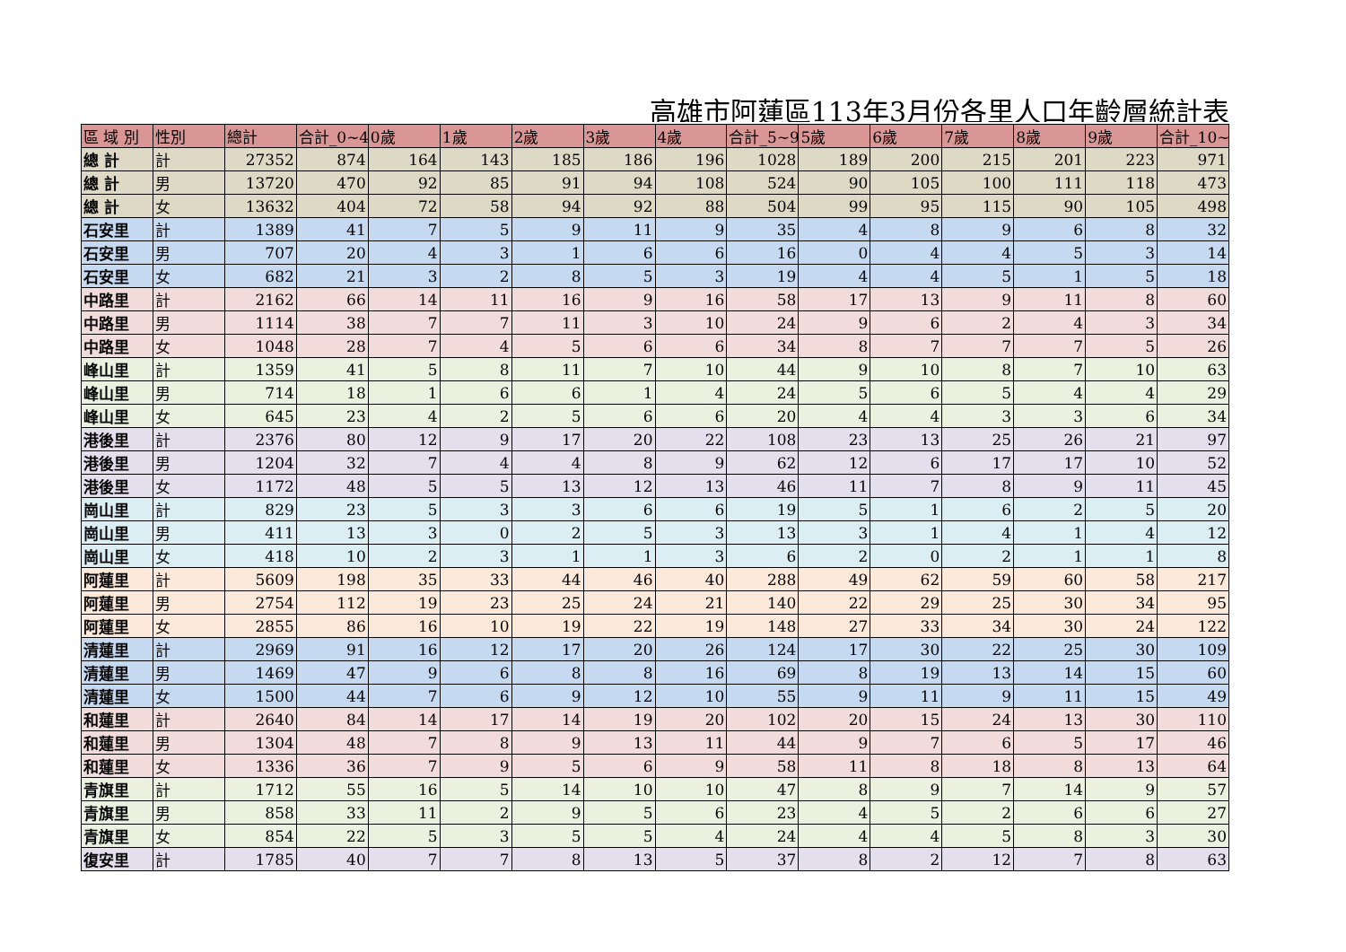高雄市阿蓮區113年3月份各里人口年齡層統計表
| 區 域 別 | 性別 | 總計 | 合計_0~4 | 0歲 | 1歲 | 2歲 | 3歲 | 4歲 | 合計_5~9 | 5歲 | 6歲 | 7歲 | 8歲 | 9歲 | 合計_10~ |
| --- | --- | --- | --- | --- | --- | --- | --- | --- | --- | --- | --- | --- | --- | --- | --- |
| 總 計 | 計 | 27352 | 874 | 164 | 143 | 185 | 186 | 196 | 1028 | 189 | 200 | 215 | 201 | 223 | 971 |
| 總 計 | 男 | 13720 | 470 | 92 | 85 | 91 | 94 | 108 | 524 | 90 | 105 | 100 | 111 | 118 | 473 |
| 總 計 | 女 | 13632 | 404 | 72 | 58 | 94 | 92 | 88 | 504 | 99 | 95 | 115 | 90 | 105 | 498 |
| 石安里 | 計 | 1389 | 41 | 7 | 5 | 9 | 11 | 9 | 35 | 4 | 8 | 9 | 6 | 8 | 32 |
| 石安里 | 男 | 707 | 20 | 4 | 3 | 1 | 6 | 6 | 16 | 0 | 4 | 4 | 5 | 3 | 14 |
| 石安里 | 女 | 682 | 21 | 3 | 2 | 8 | 5 | 3 | 19 | 4 | 4 | 5 | 1 | 5 | 18 |
| 中路里 | 計 | 2162 | 66 | 14 | 11 | 16 | 9 | 16 | 58 | 17 | 13 | 9 | 11 | 8 | 60 |
| 中路里 | 男 | 1114 | 38 | 7 | 7 | 11 | 3 | 10 | 24 | 9 | 6 | 2 | 4 | 3 | 34 |
| 中路里 | 女 | 1048 | 28 | 7 | 4 | 5 | 6 | 6 | 34 | 8 | 7 | 7 | 7 | 5 | 26 |
| 峰山里 | 計 | 1359 | 41 | 5 | 8 | 11 | 7 | 10 | 44 | 9 | 10 | 8 | 7 | 10 | 63 |
| 峰山里 | 男 | 714 | 18 | 1 | 6 | 6 | 1 | 4 | 24 | 5 | 6 | 5 | 4 | 4 | 29 |
| 峰山里 | 女 | 645 | 23 | 4 | 2 | 5 | 6 | 6 | 20 | 4 | 4 | 3 | 3 | 6 | 34 |
| 港後里 | 計 | 2376 | 80 | 12 | 9 | 17 | 20 | 22 | 108 | 23 | 13 | 25 | 26 | 21 | 97 |
| 港後里 | 男 | 1204 | 32 | 7 | 4 | 4 | 8 | 9 | 62 | 12 | 6 | 17 | 17 | 10 | 52 |
| 港後里 | 女 | 1172 | 48 | 5 | 5 | 13 | 12 | 13 | 46 | 11 | 7 | 8 | 9 | 11 | 45 |
| 崗山里 | 計 | 829 | 23 | 5 | 3 | 3 | 6 | 6 | 19 | 5 | 1 | 6 | 2 | 5 | 20 |
| 崗山里 | 男 | 411 | 13 | 3 | 0 | 2 | 5 | 3 | 13 | 3 | 1 | 4 | 1 | 4 | 12 |
| 崗山里 | 女 | 418 | 10 | 2 | 3 | 1 | 1 | 3 | 6 | 2 | 0 | 2 | 1 | 1 | 8 |
| 阿蓮里 | 計 | 5609 | 198 | 35 | 33 | 44 | 46 | 40 | 288 | 49 | 62 | 59 | 60 | 58 | 217 |
| 阿蓮里 | 男 | 2754 | 112 | 19 | 23 | 25 | 24 | 21 | 140 | 22 | 29 | 25 | 30 | 34 | 95 |
| 阿蓮里 | 女 | 2855 | 86 | 16 | 10 | 19 | 22 | 19 | 148 | 27 | 33 | 34 | 30 | 24 | 122 |
| 清蓮里 | 計 | 2969 | 91 | 16 | 12 | 17 | 20 | 26 | 124 | 17 | 30 | 22 | 25 | 30 | 109 |
| 清蓮里 | 男 | 1469 | 47 | 9 | 6 | 8 | 8 | 16 | 69 | 8 | 19 | 13 | 14 | 15 | 60 |
| 清蓮里 | 女 | 1500 | 44 | 7 | 6 | 9 | 12 | 10 | 55 | 9 | 11 | 9 | 11 | 15 | 49 |
| 和蓮里 | 計 | 2640 | 84 | 14 | 17 | 14 | 19 | 20 | 102 | 20 | 15 | 24 | 13 | 30 | 110 |
| 和蓮里 | 男 | 1304 | 48 | 7 | 8 | 9 | 13 | 11 | 44 | 9 | 7 | 6 | 5 | 17 | 46 |
| 和蓮里 | 女 | 1336 | 36 | 7 | 9 | 5 | 6 | 9 | 58 | 11 | 8 | 18 | 8 | 13 | 64 |
| 青旗里 | 計 | 1712 | 55 | 16 | 5 | 14 | 10 | 10 | 47 | 8 | 9 | 7 | 14 | 9 | 57 |
| 青旗里 | 男 | 858 | 33 | 11 | 2 | 9 | 5 | 6 | 23 | 4 | 5 | 2 | 6 | 6 | 27 |
| 青旗里 | 女 | 854 | 22 | 5 | 3 | 5 | 5 | 4 | 24 | 4 | 4 | 5 | 8 | 3 | 30 |
| 復安里 | 計 | 1785 | 40 | 7 | 7 | 8 | 13 | 5 | 37 | 8 | 2 | 12 | 7 | 8 | 63 |